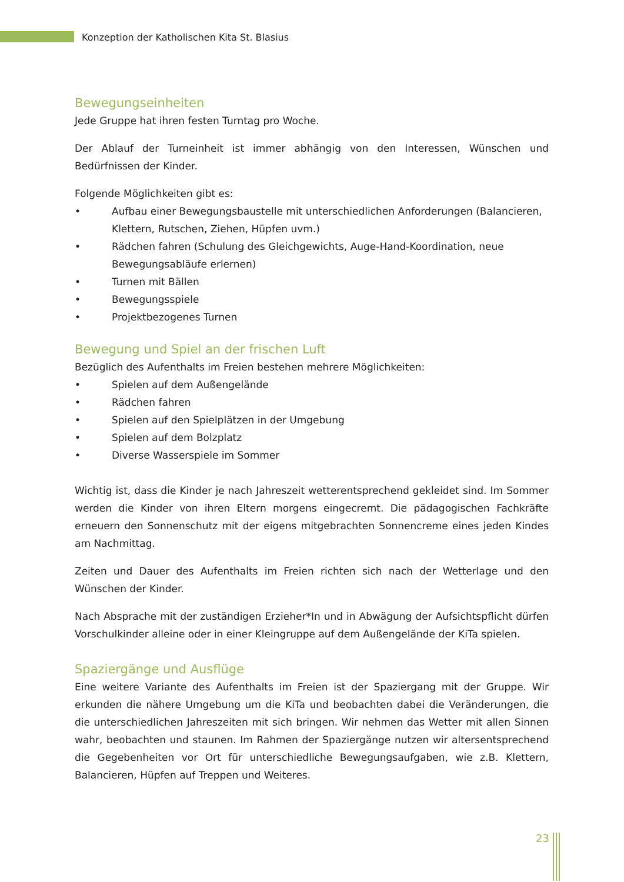Konzeption der Katholischen Kita St. Blasius
Bewegungseinheiten
Jede Gruppe hat ihren festen Turntag pro Woche.
Der Ablauf der Turneinheit ist immer abhängig von den Interessen, Wünschen und Bedürfnissen der Kinder.
Folgende Möglichkeiten gibt es:
• Aufbau einer Bewegungsbaustelle mit unterschiedlichen Anforderungen (Balancieren, Klettern, Rutschen, Ziehen, Hüpfen uvm.)
• Rädchen fahren (Schulung des Gleichgewichts, Auge-Hand-Koordination, neue Bewegungsabläufe erlernen)
• Turnen mit Bällen
• Bewegungsspiele
• Projektbezogenes Turnen
Bewegung und Spiel an der frischen Luft
Bezüglich des Aufenthalts im Freien bestehen mehrere Möglichkeiten:
• Spielen auf dem Außengelände
• Rädchen fahren
• Spielen auf den Spielplätzen in der Umgebung
• Spielen auf dem Bolzplatz
• Diverse Wasserspiele im Sommer
Wichtig ist, dass die Kinder je nach Jahreszeit wetterentsprechend gekleidet sind. Im Sommer werden die Kinder von ihren Eltern morgens eingecremt. Die pädagogischen Fachkräfte erneuern den Sonnenschutz mit der eigens mitgebrachten Sonnencreme eines jeden Kindes am Nachmittag.
Zeiten und Dauer des Aufenthalts im Freien richten sich nach der Wetterlage und den Wünschen der Kinder.
Nach Absprache mit der zuständigen Erzieher*In und in Abwägung der Aufsichtspflicht dürfen Vorschulkinder alleine oder in einer Kleingruppe auf dem Außengelände der KiTa spielen.
Spaziergänge und Ausflüge
Eine weitere Variante des Aufenthalts im Freien ist der Spaziergang mit der Gruppe. Wir erkunden die nähere Umgebung um die KiTa und beobachten dabei die Veränderungen, die die unterschiedlichen Jahreszeiten mit sich bringen. Wir nehmen das Wetter mit allen Sinnen wahr, beobachten und staunen. Im Rahmen der Spaziergänge nutzen wir altersentsprechend die Gegebenheiten vor Ort für unterschiedliche Bewegungsaufgaben, wie z.B. Klettern, Balancieren, Hüpfen auf Treppen und Weiteres.
23